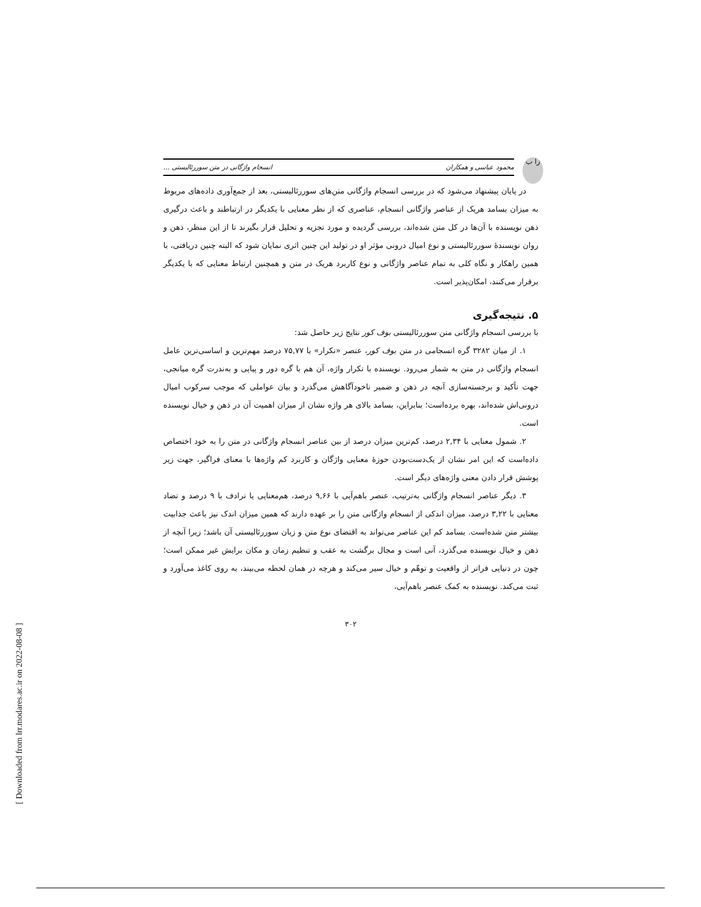زا ب
محمود عباسی و همکاران انسجام واژگانی در متن سوررئالیستی ...
در پایان پیشنهاد می‌شود که در بررسی انسجام واژگانی متن‌های سوررئالیستی، بعد از جمع‌آوری داده‌های مربوط به میزان بسامد هریک از عناصر واژگانی انسجام، عناصری که از نظر معنایی با یکدیگر در ارتباطند و باعث درگیری ذهن نویسنده با آن‌ها در کل متن شده‌اند، بررسی گردیده و مورد تجزیه و تحلیل قرار بگیرند تا از این منظر، ذهن و روان نویسندهٔ سوررئالیستی و نوع امیال درونی مؤثر او در تولید این چنین اثری نمایان شود که البته چنین دریافتی، با همین راهکار و نگاه کلی به تمام عناصر واژگانی و نوع کاربرد هریک در متن و همچنین ارتباط معنایی که با یکدیگر برقرار می‌کنند، امکان‌پذیر است.
۵. نتیجه‌گیری
با بررسی انسجام واژگانی متن سوررئالیستی بوف کور نتایج زیر حاصل شد:
۱. از میان ۳۲۸۲ گره انسجامی در متن بوف کور، عنصر «تکرار» با ۷۵,۷۷ درصد مهم‌ترین و اساسی‌ترین عامل انسجام واژگانی در متن به شمار می‌رود. نویسنده با تکرار واژه، آن هم با گره دور و پیاپی و به‌ندرت گره میانجی، جهت تأکید و برجسته‌سازی آنچه در ذهن و ضمیر ناخودآگاهش می‌گذرد و بیان عواملی که موجب سرکوب امیال درونی‌اش شده‌اند، بهره برده‌است؛ بنابراین، بسامد بالای هر واژه نشان از میزان اهمیت آن در ذهن و خیال نویسنده است.
۲. شمول معنایی با ۲,۳۴ درصد، کم‌ترین میزان درصد از بین عناصر انسجام واژگانی در متن را به خود اختصاص داده‌است که این امر نشان از یک‌دست‌بودن حوزهٔ معنایی واژگان و کاربرد کم واژه‌ها با معنای فراگیر، جهت زیر پوشش قرار دادن معنی واژه‌های دیگر است.
۳. دیگر عناصر انسجام واژگانی به‌ترتیب، عنصر باهم‌آیی با ۹,۶۶ درصد، هم‌معنایی یا ترادف با ۹ درصد و تضاد معنایی با ۳,۲۲ درصد، میزان اندکی از انسجام واژگانی متن را بر عهده دارند که همین میزان اندک نیز باعث جذابیت بیشتر متن شده‌است. بسامد کم این عناصر می‌تواند به اقتضای نوع متن و زبان سوررئالیستی آن باشد؛ زیرا آنچه از ذهن و خیال نویسنده می‌گذرد، آنی است و مجال برگشت به عقب و تنظیم زمان و مکان برایش غیر ممکن است؛ چون در دنیایی فراتر از واقعیت و توهّم و خیال سیر می‌کند و هرچه در همان لحظه می‌بیند، به روی کاغذ می‌آورد و ثبت می‌کند. نویسنده به کمک عنصر باهم‌آیی،
۳۰۲
[ Downloaded from lrr.modares.ac.ir on 2022-08-08 ]